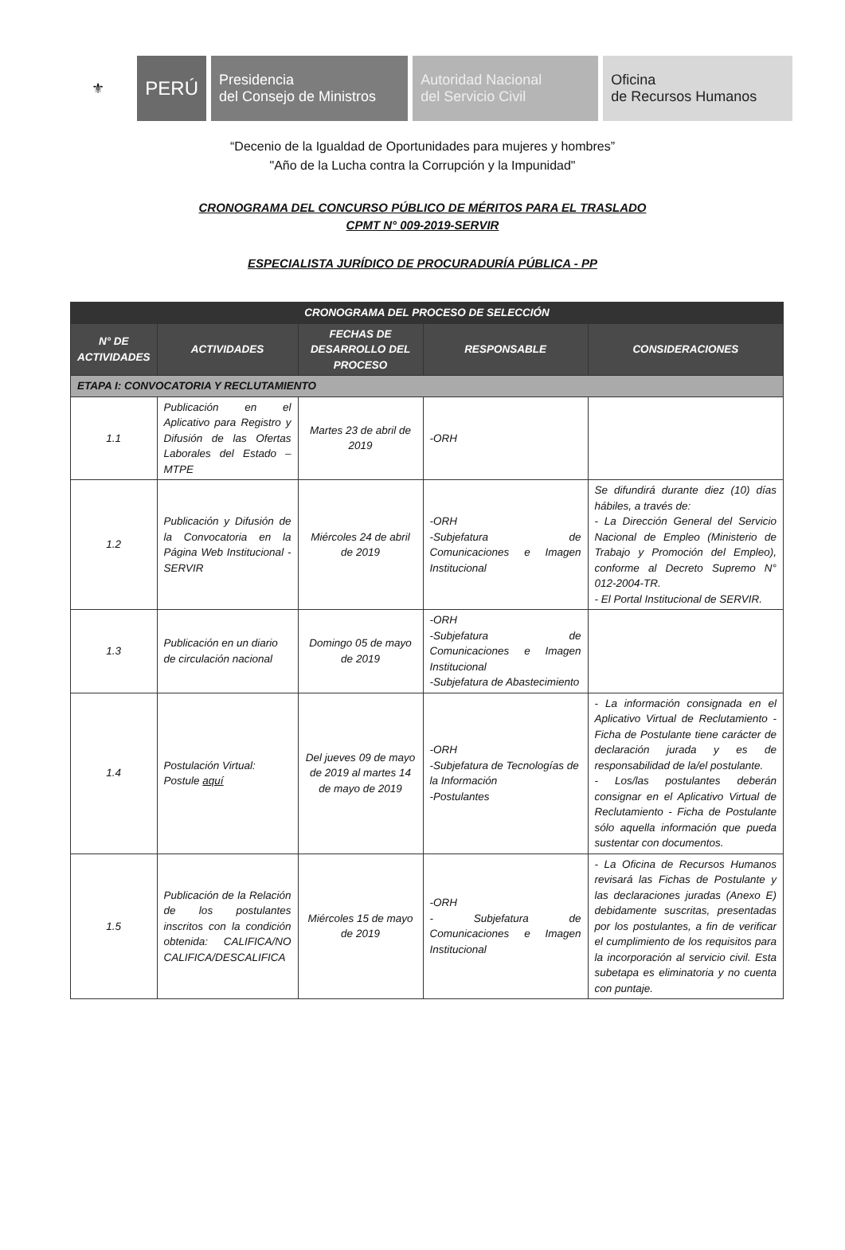⚜ PERÚ Presidencia
del Consejo de Ministros
Autoridad Nacional
del Servicio Civil
Oficina
de Recursos Humanos
“Decenio de la Igualdad de Oportunidades para mujeres y hombres”
"Año de la Lucha contra la Corrupción y la Impunidad"
CRONOGRAMA DEL CONCURSO PÚBLICO DE MÉRITOS PARA EL TRASLADO
CPMT N° 009-2019-SERVIR
ESPECIALISTA JURÍDICO DE PROCURADURÍA PÚBLICA - PP
| CRONOGRAMA DEL PROCESO DE SELECCIÓN | | | | |
| --- | --- | --- | --- | --- |
| N° DE ACTIVIDADES | ACTIVIDADES | FECHAS DE DESARROLLO DEL PROCESO | RESPONSABLE | CONSIDERACIONES |
| ETAPA I: CONVOCATORIA Y RECLUTAMIENTO | | | | |
| 1.1 | Publicación en el Aplicativo para Registro y Difusión de las Ofertas Laborales del Estado – MTPE | Martes 23 de abril de 2019 | -ORH | |
| 1.2 | Publicación y Difusión de la Convocatoria en la Página Web Institucional - SERVIR | Miércoles 24 de abril de 2019 | -ORH -Subjefatura de Comunicaciones e Imagen Institucional | Se difundirá durante diez (10) días hábiles, a través de: - La Dirección General del Servicio Nacional de Empleo (Ministerio de Trabajo y Promoción del Empleo), conforme al Decreto Supremo N° 012-2004-TR. - El Portal Institucional de SERVIR. |
| 1.3 | Publicación en un diario de circulación nacional | Domingo 05 de mayo de 2019 | -ORH -Subjefatura de Comunicaciones e Imagen Institucional -Subjefatura de Abastecimiento | |
| 1.4 | Postulación Virtual: Postule aquí | Del jueves 09 de mayo de 2019 al martes 14 de mayo de 2019 | -ORH -Subjefatura de Tecnologías de la Información -Postulantes | - La información consignada en el Aplicativo Virtual de Reclutamiento - Ficha de Postulante tiene carácter de declaración jurada y es de responsabilidad de la/el postulante. - Los/las postulantes deberán consignar en el Aplicativo Virtual de Reclutamiento - Ficha de Postulante sólo aquella información que pueda sustentar con documentos. |
| 1.5 | Publicación de la Relación de los postulantes inscritos con la condición obtenida: CALIFICA/NO CALIFICA/DESCALIFICA | Miércoles 15 de mayo de 2019 | -ORH - Subjefatura de Comunicaciones e Imagen Institucional | - La Oficina de Recursos Humanos revisará las Fichas de Postulante y las declaraciones juradas (Anexo E) debidamente suscritas, presentadas por los postulantes, a fin de verificar el cumplimiento de los requisitos para la incorporación al servicio civil. Esta subetapa es eliminatoria y no cuenta con puntaje. |